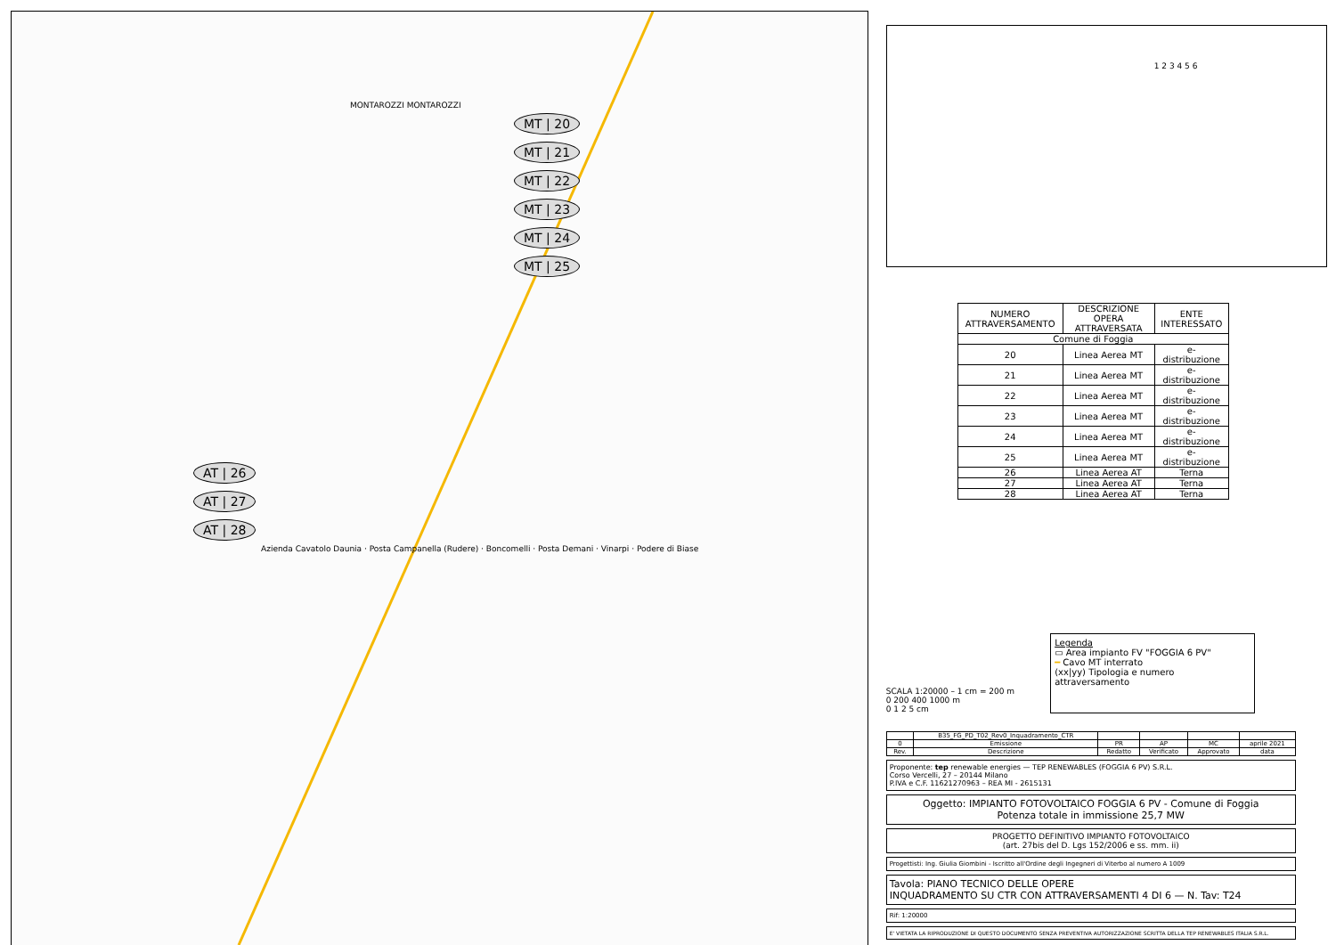MONTAROZZI MONTAROZZI
MT | 20
MT | 21
MT | 22
MT | 23
MT | 24
MT | 25
AT | 26
AT | 27
AT | 28
Azienda Cavatolo Daunia · Posta Campanella (Rudere) · Boncomelli · Posta Demani · Vinarpi · Podere di Biase
1 2 3 4 5 6
| NUMERO ATTRAVERSAMENTO | DESCRIZIONE OPERA ATTRAVERSATA | ENTE INTERESSATO |
| --- | --- | --- |
| Comune di Foggia | | |
| 20 | Linea Aerea MT | e-distribuzione |
| 21 | Linea Aerea MT | e-distribuzione |
| 22 | Linea Aerea MT | e-distribuzione |
| 23 | Linea Aerea MT | e-distribuzione |
| 24 | Linea Aerea MT | e-distribuzione |
| 25 | Linea Aerea MT | e-distribuzione |
| 26 | Linea Aerea AT | Terna |
| 27 | Linea Aerea AT | Terna |
| 28 | Linea Aerea AT | Terna |
SCALA 1:20000 – 1 cm = 200 m
0 200 400 1000 m
0 1 2 5 cm
Legenda
▭ Area impianto FV "FOGGIA 6 PV"
━ Cavo MT interrato
(xx|yy) Tipologia e numero attraversamento
| | B35_FG_PD_T02_Rev0_Inquadramento_CTR | | | | |
| 0 | Emissione | PR | AP | MC | aprile 2021 |
| Rev. | Descrizione | Redatto | Verificato | Approvato | data |
Proponente: tep renewable energies — TEP RENEWABLES (FOGGIA 6 PV) S.R.L.
Corso Vercelli, 27 – 20144 Milano
P.IVA e C.F. 11621270963 – REA MI - 2615131
Oggetto: IMPIANTO FOTOVOLTAICO FOGGIA 6 PV - Comune di Foggia
Potenza totale in immissione 25,7 MW
PROGETTO DEFINITIVO IMPIANTO FOTOVOLTAICO
(art. 27bis del D. Lgs 152/2006 e ss. mm. ii)
Progettisti: Ing. Giulia Giombini - Iscritto all'Ordine degli Ingegneri di Viterbo al numero A 1009
Tavola: PIANO TECNICO DELLE OPERE
INQUADRAMENTO SU CTR CON ATTRAVERSAMENTI 4 DI 6 — N. Tav: T24
Rif: 1:20000
E' VIETATA LA RIPRODUZIONE DI QUESTO DOCUMENTO SENZA PREVENTIVA AUTORIZZAZIONE SCRITTA DELLA TEP RENEWABLES ITALIA S.R.L.